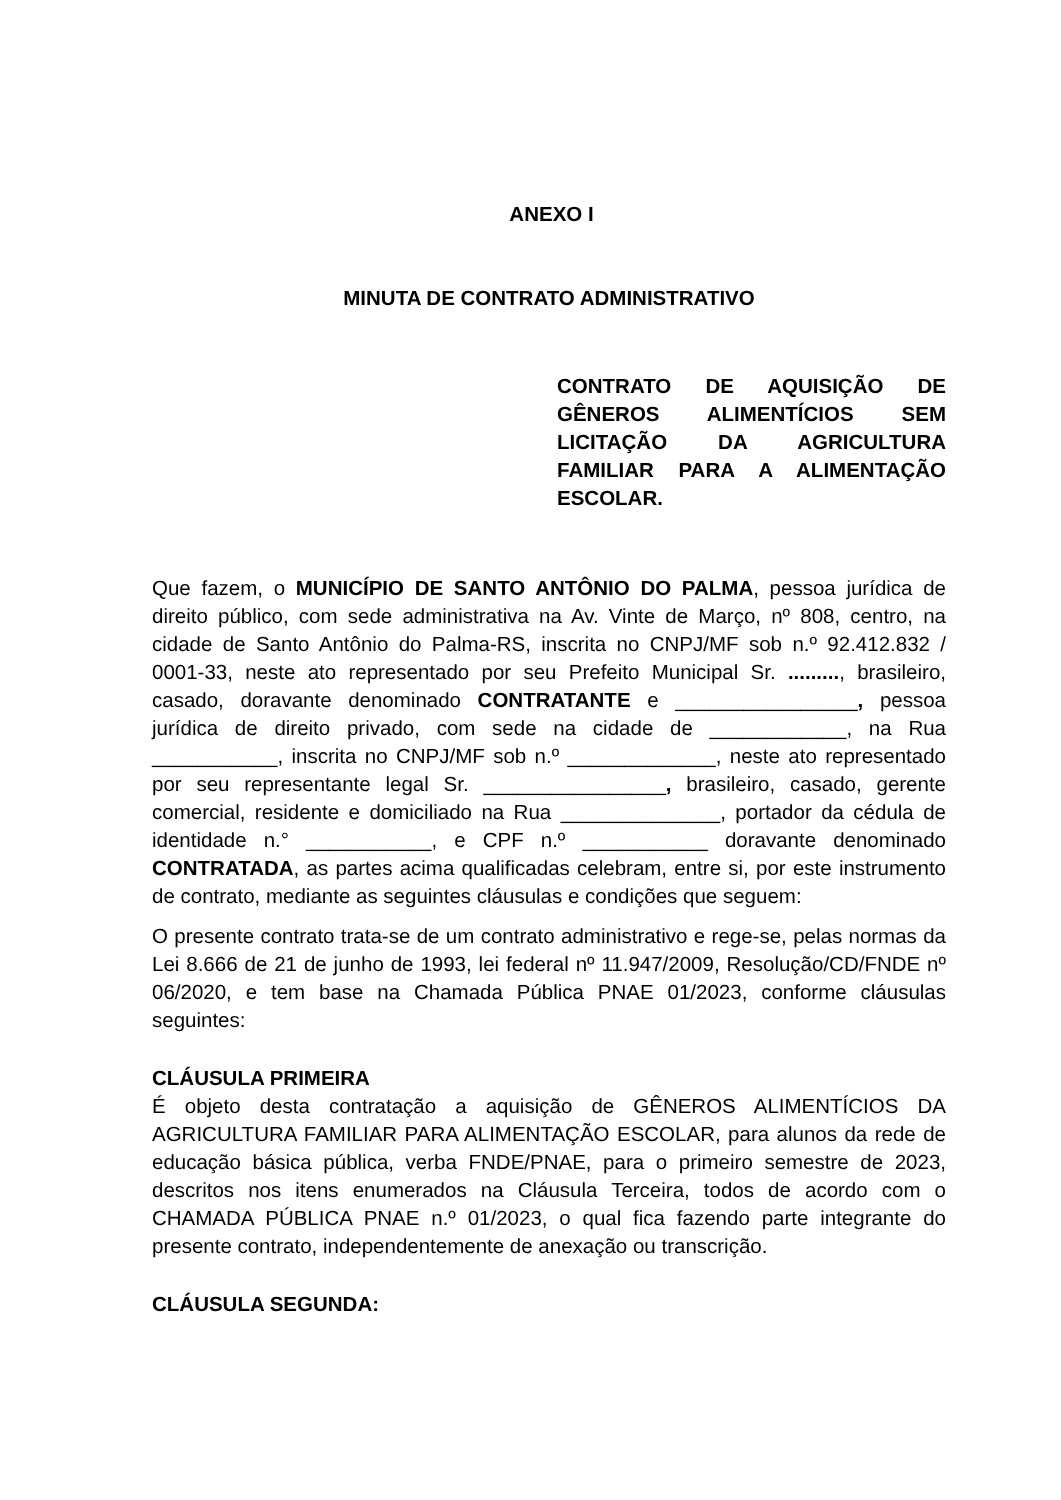ANEXO I
MINUTA DE CONTRATO ADMINISTRATIVO
CONTRATO DE AQUISIÇÃO DE GÊNEROS ALIMENTÍCIOS SEM LICITAÇÃO DA AGRICULTURA FAMILIAR PARA A ALIMENTAÇÃO ESCOLAR.
Que fazem, o MUNICÍPIO DE SANTO ANTÔNIO DO PALMA, pessoa jurídica de direito público, com sede administrativa na Av. Vinte de Março, nº 808, centro, na cidade de Santo Antônio do Palma-RS, inscrita no CNPJ/MF sob n.º 92.412.832 / 0001-33, neste ato representado por seu Prefeito Municipal Sr. ........., brasileiro, casado, doravante denominado CONTRATANTE e ________________, pessoa jurídica de direito privado, com sede na cidade de ____________, na Rua ___________, inscrita no CNPJ/MF sob n.º _____________, neste ato representado por seu representante legal Sr. ________________, brasileiro, casado, gerente comercial, residente e domiciliado na Rua ______________, portador da cédula de identidade n.° ___________, e CPF n.º ___________ doravante denominado CONTRATADA, as partes acima qualificadas celebram, entre si, por este instrumento de contrato, mediante as seguintes cláusulas e condições que seguem:
O presente contrato trata-se de um contrato administrativo e rege-se, pelas normas da Lei 8.666 de 21 de junho de 1993, lei federal nº 11.947/2009, Resolução/CD/FNDE nº 06/2020, e tem base na Chamada Pública PNAE 01/2023, conforme cláusulas seguintes:
CLÁUSULA PRIMEIRA
É objeto desta contratação a aquisição de GÊNEROS ALIMENTÍCIOS DA AGRICULTURA FAMILIAR PARA ALIMENTAÇÃO ESCOLAR, para alunos da rede de educação básica pública, verba FNDE/PNAE, para o primeiro semestre de 2023, descritos nos itens enumerados na Cláusula Terceira, todos de acordo com o CHAMADA PÚBLICA PNAE n.º 01/2023, o qual fica fazendo parte integrante do presente contrato, independentemente de anexação ou transcrição.
CLÁUSULA SEGUNDA: